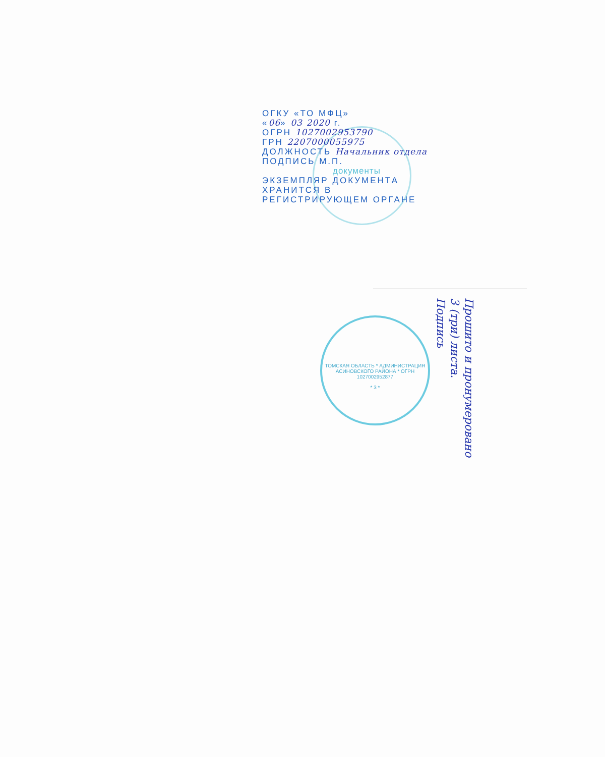ОГКУ «ТО МФЦ»
«06» 03 2020 г.
ОГРН 1027002953790
ГРН 2207000055975
ДОЛЖНОСТЬ Начальник отдела
ПОДПИСЬ М.П.
документы
ЭКЗЕМПЛЯР ДОКУМЕНТА
ХРАНИТСЯ В
РЕГИСТРИРУЮЩЕМ ОРГАНЕ
ТОМСКАЯ ОБЛАСТЬ * АДМИНИСТРАЦИЯ АСИНОВСКОГО РАЙОНА * ОГРН 1027002952877
* 3 *
Прошито и пронумеровано
3 (три) листа.
Подпись